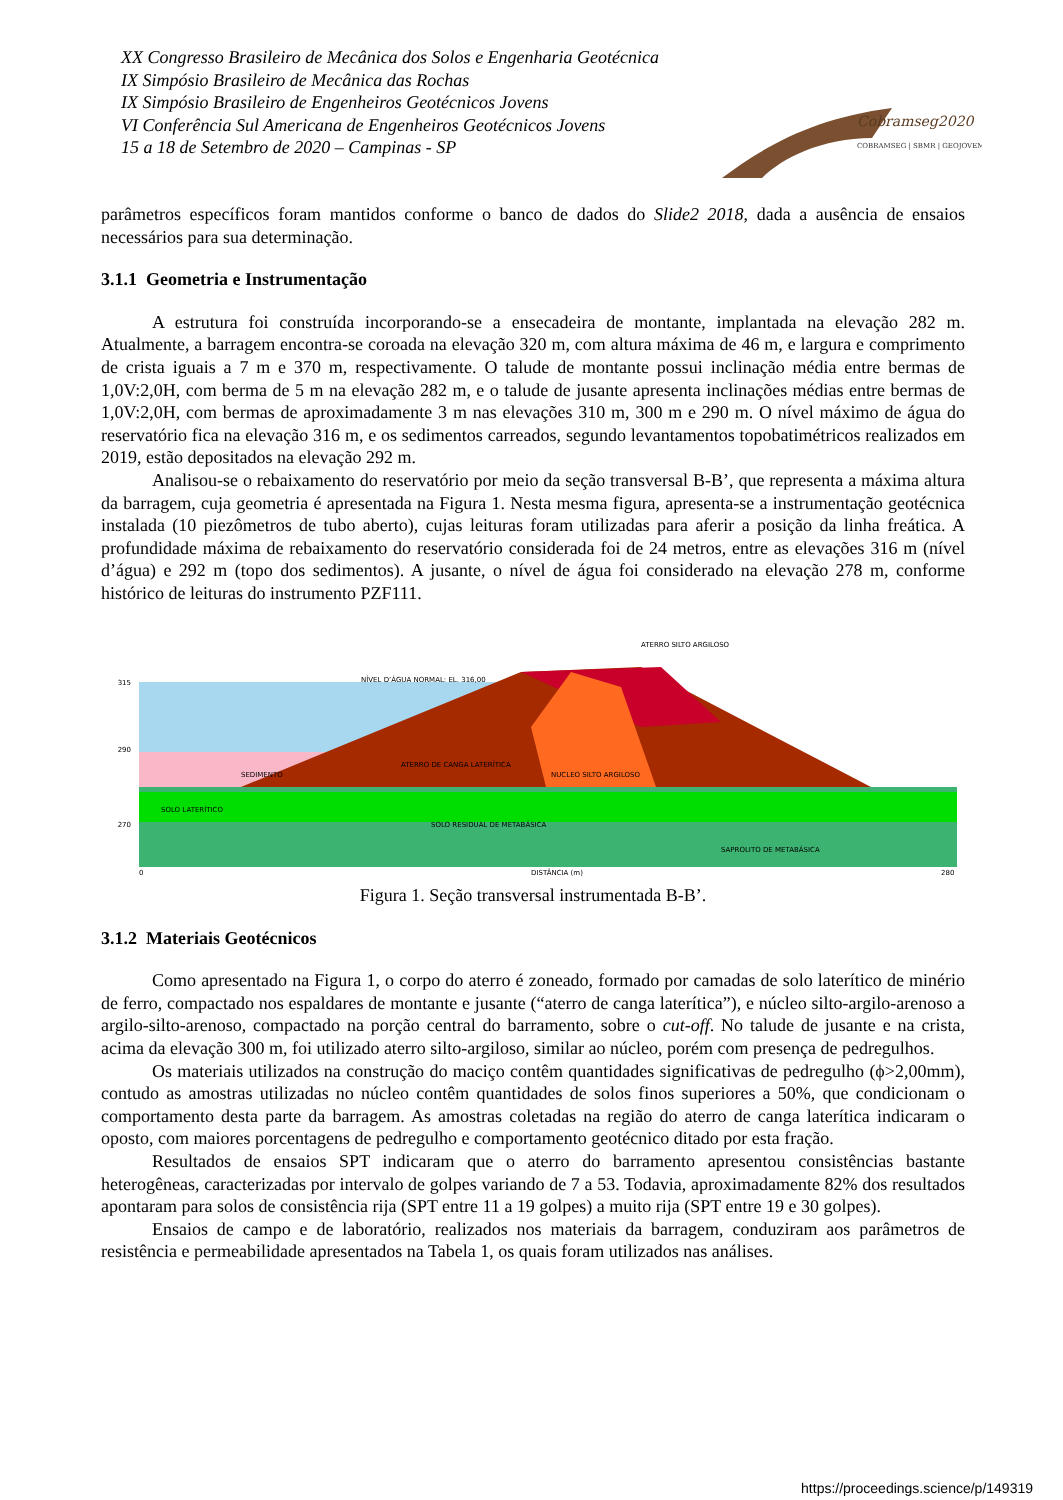XX Congresso Brasileiro de Mecânica dos Solos e Engenharia Geotécnica
IX Simpósio Brasileiro de Mecânica das Rochas
IX Simpósio Brasileiro de Engenheiros Geotécnicos Jovens
VI Conferência Sul Americana de Engenheiros Geotécnicos Jovens
15 a 18 de Setembro de 2020 – Campinas - SP
Cobramseg2020
COBRAMSEG | SBMR | GEOJOVEM
parâmetros específicos foram mantidos conforme o banco de dados do Slide2 2018, dada a ausência de ensaios necessários para sua determinação.
3.1.1 Geometria e Instrumentação
A estrutura foi construída incorporando-se a ensecadeira de montante, implantada na elevação 282 m. Atualmente, a barragem encontra-se coroada na elevação 320 m, com altura máxima de 46 m, e largura e comprimento de crista iguais a 7 m e 370 m, respectivamente. O talude de montante possui inclinação média entre bermas de 1,0V:2,0H, com berma de 5 m na elevação 282 m, e o talude de jusante apresenta inclinações médias entre bermas de 1,0V:2,0H, com bermas de aproximadamente 3 m nas elevações 310 m, 300 m e 290 m. O nível máximo de água do reservatório fica na elevação 316 m, e os sedimentos carreados, segundo levantamentos topobatimétricos realizados em 2019, estão depositados na elevação 292 m.
Analisou-se o rebaixamento do reservatório por meio da seção transversal B-B’, que representa a máxima altura da barragem, cuja geometria é apresentada na Figura 1. Nesta mesma figura, apresenta-se a instrumentação geotécnica instalada (10 piezômetros de tubo aberto), cujas leituras foram utilizadas para aferir a posição da linha freática. A profundidade máxima de rebaixamento do reservatório considerada foi de 24 metros, entre as elevações 316 m (nível d’água) e 292 m (topo dos sedimentos). A jusante, o nível de água foi considerado na elevação 278 m, conforme histórico de leituras do instrumento PZF111.
315
290
270
NÍVEL D’ÁGUA NORMAL: EL. 316,00
SEDIMENTO
ATERRO DE CANGA LATERÍTICA
NUCLEO SILTO ARGILOSO
ATERRO SILTO ARGILOSO
SOLO RESIDUAL DE METABÁSICA
SAPROLITO DE METABÁSICA
SOLO LATERÍTICO
0
DISTÂNCIA (m)
280
Figura 1. Seção transversal instrumentada B-B’.
3.1.2 Materiais Geotécnicos
Como apresentado na Figura 1, o corpo do aterro é zoneado, formado por camadas de solo laterítico de minério de ferro, compactado nos espaldares de montante e jusante (“aterro de canga laterítica”), e núcleo silto-argilo-arenoso a argilo-silto-arenoso, compactado na porção central do barramento, sobre o cut-off. No talude de jusante e na crista, acima da elevação 300 m, foi utilizado aterro silto-argiloso, similar ao núcleo, porém com presença de pedregulhos.
Os materiais utilizados na construção do maciço contêm quantidades significativas de pedregulho (ϕ>2,00mm), contudo as amostras utilizadas no núcleo contêm quantidades de solos finos superiores a 50%, que condicionam o comportamento desta parte da barragem. As amostras coletadas na região do aterro de canga laterítica indicaram o oposto, com maiores porcentagens de pedregulho e comportamento geotécnico ditado por esta fração.
Resultados de ensaios SPT indicaram que o aterro do barramento apresentou consistências bastante heterogêneas, caracterizadas por intervalo de golpes variando de 7 a 53. Todavia, aproximadamente 82% dos resultados apontaram para solos de consistência rija (SPT entre 11 a 19 golpes) a muito rija (SPT entre 19 e 30 golpes).
Ensaios de campo e de laboratório, realizados nos materiais da barragem, conduziram aos parâmetros de resistência e permeabilidade apresentados na Tabela 1, os quais foram utilizados nas análises.
https://proceedings.science/p/149319